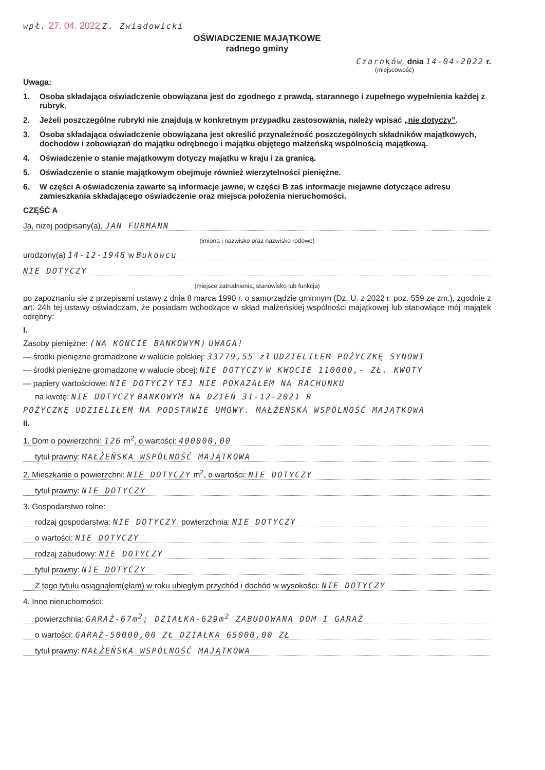wpł. 27. 04. 2022 Z. Zwiadowicki
OŚWIADCZENIE MAJĄTKOWE
radnego gminy
Czarnków, dnia 14-04-2022 r.
(miejscowość)
Uwaga:
1. Osoba składająca oświadczenie obowiązana jest do zgodnego z prawdą, starannego i zupełnego wypełnienia każdej z rubryk.
2. Jeżeli poszczególne rubryki nie znajdują w konkretnym przypadku zastosowania, należy wpisać „nie dotyczy”.
3. Osoba składająca oświadczenie obowiązana jest określić przynależność poszczególnych składników majątkowych, dochodów i zobowiązań do majątku odrębnego i majątku objętego małżeńską wspólnością majątkową.
4. Oświadczenie o stanie majątkowym dotyczy majątku w kraju i za granicą.
5. Oświadczenie o stanie majątkowym obejmuje również wierzytelności pieniężne.
6. W części A oświadczenia zawarte są informacje jawne, w części B zaś informacje niejawne dotyczące adresu zamieszkania składającego oświadczenie oraz miejsca położenia nieruchomości.
CZĘŚĆ A
Ja, niżej podpisany(a), JAN FURMANN
(imiona i nazwisko oraz nazwisko rodowe)
urodzony(a) 14-12-1948 w Bukowcu
NIE DOTYCZY
(miejsce zatrudnienia, stanowisko lub funkcja)
po zapoznaniu się z przepisami ustawy z dnia 8 marca 1990 r. o samorządzie gminnym (Dz. U. z 2022 r. poz. 559 ze zm.), zgodnie z art. 24h tej ustawy oświadczam, że posiadam wchodzące w skład małżeńskiej wspólności majątkowej lub stanowiące mój majątek odrębny:
I.
Zasoby pieniężne: (NA KONCIE BANKOWYM) UWAGA!
— środki pieniężne gromadzone w walucie polskiej: 33779,55 zł UDZIELIŁEM POŻYCZKĘ SYNOWI
— środki pieniężne gromadzone w walucie obcej: NIE DOTYCZY W KWOCIE 110000,- ZŁ. KWOTY
— papiery wartościowe: NIE DOTYCZY TEJ NIE POKAZAŁEM NA RACHUNKU
na kwotę: NIE DOTYCZY BANKOWYM NA DZIEŃ 31-12-2021 R
POŻYCZKĘ UDZIELIŁEM NA PODSTAWIE UMOWY. MAŁŻEŃSKA WSPÓLNOŚĆ MAJĄTKOWA
II.
1. Dom o powierzchni: 126 m<sup>2</sup>, o wartości: 400000,00
tytuł prawny: MAŁŻEŃSKA WSPÓLNOŚĆ MAJĄTKOWA
2. Mieszkanie o powierzchni: NIE DOTYCZY m<sup>2</sup>, o wartości: NIE DOTYCZY
tytuł prawny: NIE DOTYCZY
3. Gospodarstwo rolne:
rodzaj gospodarstwa: NIE DOTYCZY, powierzchnia: NIE DOTYCZY
o wartości: NIE DOTYCZY
rodzaj zabudowy: NIE DOTYCZY
tytuł prawny: NIE DOTYCZY
Z tego tytułu osiągnąłem(ęłam) w roku ubiegłym przychód i dochód w wysokości: NIE DOTYCZY
4. Inne nieruchomości:
powierzchnia: GARAŻ-67m<sup>2</sup>; DZIAŁKA-629m<sup>2</sup> ZABUDOWANA DOM I GARAŻ
o wartości: GARAŻ-50000,00 ZŁ DZIAŁKA 65000,00 ZŁ
tytuł prawny: MAŁŻEŃSKA WSPÓLNOŚĆ MAJĄTKOWA